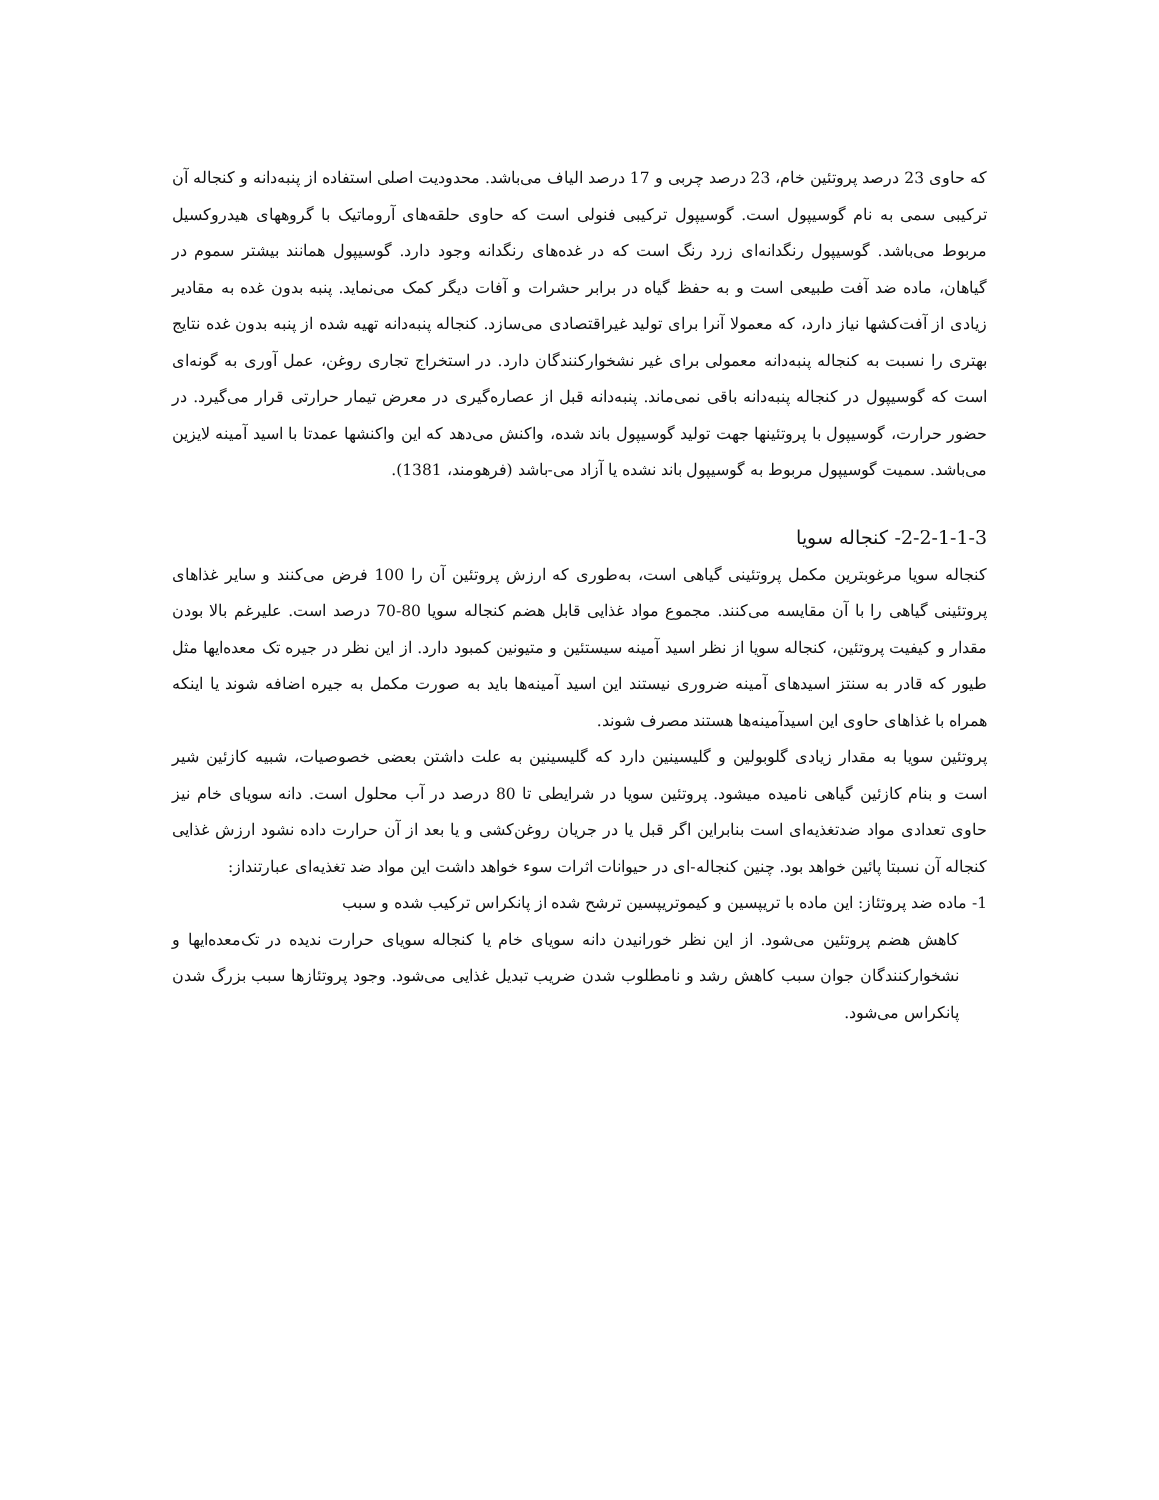که حاوی 23 درصد پروتئین خام، 23 درصد چربی و 17 درصد الیاف می‌باشد. محدودیت اصلی استفاده از پنبه‌دانه و کنجاله آن ترکیبی سمی به نام گوسیپول است. گوسیپول ترکیبی فنولی است که حاوی حلقه‌های آروماتیک با گروههای هیدروکسیل مربوط می‌باشد. گوسیپول رنگدانه‌ای زرد رنگ است که در غده‌های رنگدانه وجود دارد. گوسیپول همانند بیشتر سموم در گیاهان، ماده ضد آفت طبیعی است و به حفظ گیاه در برابر حشرات و آفات دیگر کمک می‌نماید. پنبه بدون غده به مقادیر زیادی از آفت‌کشها نیاز دارد، که معمولا آنرا برای تولید غیراقتصادی می‌سازد. کنجاله پنبه‌دانه تهیه شده از پنبه بدون غده نتایج بهتری را نسبت به کنجاله پنبه‌دانه معمولی برای غیر نشخوارکنندگان دارد. در استخراج تجاری روغن، عمل آوری به گونه‌ای است که گوسیپول در کنجاله پنبه‌دانه باقی نمی‌ماند. پنبه‌دانه قبل از عصاره‌گیری در معرض تیمار حرارتی قرار می‌گیرد. در حضور حرارت، گوسیپول با پروتئینها جهت تولید گوسیپول باند شده، واکنش می‌دهد که این واکنشها عمدتا با اسید آمینه لایزین می‌باشد. سمیت گوسیپول مربوط به گوسیپول باند نشده یا آزاد می-باشد (فرهومند، 1381).
2-2-1-1-3- کنجاله سویا
کنجاله سویا مرغوبترین مکمل پروتئینی گیاهی است، به‌طوری که ارزش پروتئین آن را 100 فرض می‌کنند و سایر غذاهای پروتئینی گیاهی را با آن مقایسه می‌کنند. مجموع مواد غذایی قابل هضم کنجاله سویا 80-70 درصد است. علیرغم بالا بودن مقدار و کیفیت پروتئین، کنجاله سویا از نظر اسید آمینه سیستئین و متیونین کمبود دارد. از این نظر در جیره تک معده‌ایها مثل طیور که قادر به سنتز اسیدهای آمینه ضروری نیستند این اسید آمینه‌ها باید به صورت مکمل به جیره اضافه شوند یا اینکه همراه با غذاهای حاوی این اسیدآمینه‌ها هستند مصرف شوند.
پروتئین سویا به مقدار زیادی گلوبولین و گلیسینین دارد که گلیسینین به علت داشتن بعضی خصوصیات، شبیه کازئین شیر است و بنام کازئین گیاهی نامیده میشود. پروتئین سویا در شرایطی تا 80 درصد در آب محلول است. دانه سویای خام نیز حاوی تعدادی مواد ضدتغذیه‌ای است بنابراین اگر قبل یا در جریان روغن‌کشی و یا بعد از آن حرارت داده نشود ارزش غذایی کنجاله آن نسبتا پائین خواهد بود. چنین کنجاله-ای در حیوانات اثرات سوء خواهد داشت این مواد ضد تغذیه‌ای عبارتنداز:
1- ماده ضد پروتئاز: این ماده با تریپسین و کیموتریپسین ترشح شده از پانکراس ترکیب شده و سبب
کاهش هضم پروتئین می‌شود. از این نظر خورانیدن دانه سویای خام یا کنجاله سویای حرارت ندیده در تک‌معده‌ایها و نشخوارکنندگان جوان سبب کاهش رشد و نامطلوب شدن ضریب تبدیل غذایی می‌شود. وجود پروتئازها سبب بزرگ شدن پانکراس می‌شود.